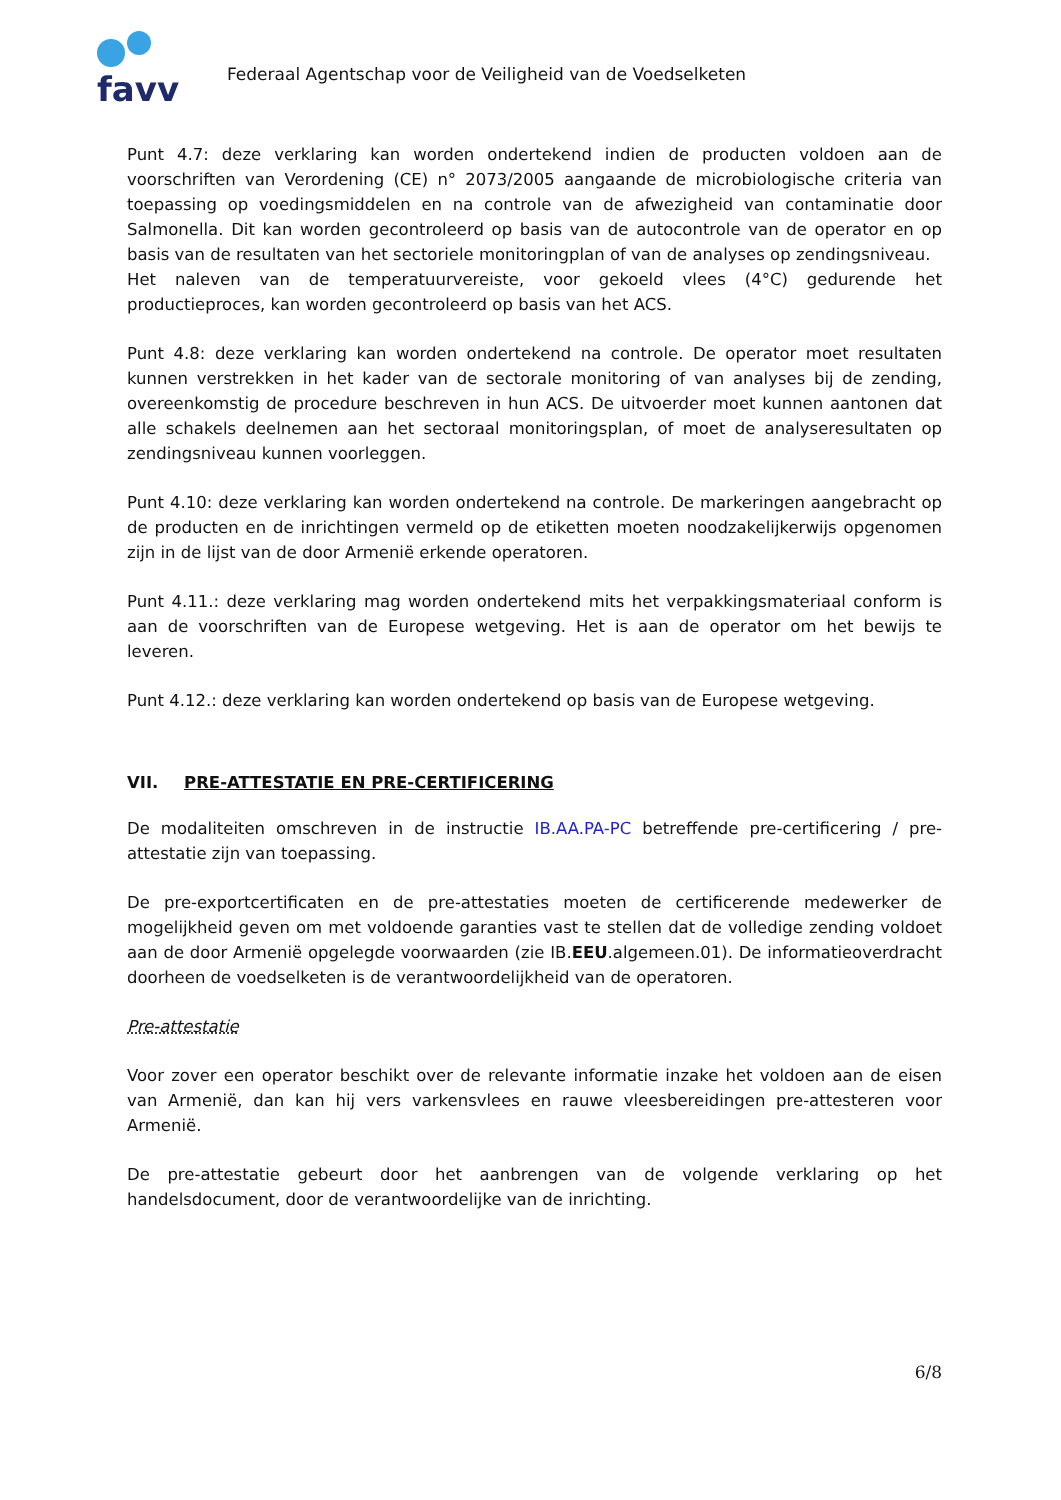favv
Federaal Agentschap voor de Veiligheid van de Voedselketen
Punt 4.7: deze verklaring kan worden ondertekend indien de producten voldoen aan de voorschriften van Verordening (CE) n° 2073/2005 aangaande de microbiologische criteria van toepassing op voedingsmiddelen en na controle van de afwezigheid van contaminatie door Salmonella. Dit kan worden gecontroleerd op basis van de autocontrole van de operator en op basis van de resultaten van het sectoriele monitoringplan of van de analyses op zendingsniveau.
Het naleven van de temperatuurvereiste, voor gekoeld vlees (4°C) gedurende het productieproces, kan worden gecontroleerd op basis van het ACS.
Punt 4.8: deze verklaring kan worden ondertekend na controle. De operator moet resultaten kunnen verstrekken in het kader van de sectorale monitoring of van analyses bij de zending, overeenkomstig de procedure beschreven in hun ACS. De uitvoerder moet kunnen aantonen dat alle schakels deelnemen aan het sectoraal monitoringsplan, of moet de analyseresultaten op zendingsniveau kunnen voorleggen.
Punt 4.10: deze verklaring kan worden ondertekend na controle. De markeringen aangebracht op de producten en de inrichtingen vermeld op de etiketten moeten noodzakelijkerwijs opgenomen zijn in de lijst van de door Armenië erkende operatoren.
Punt 4.11.: deze verklaring mag worden ondertekend mits het verpakkingsmateriaal conform is aan de voorschriften van de Europese wetgeving. Het is aan de operator om het bewijs te leveren.
Punt 4.12.: deze verklaring kan worden ondertekend op basis van de Europese wetgeving.
VII. PRE-ATTESTATIE EN PRE-CERTIFICERING
De modaliteiten omschreven in de instructie IB.AA.PA-PC betreffende pre-certificering / pre-attestatie zijn van toepassing.
De pre-exportcertificaten en de pre-attestaties moeten de certificerende medewerker de mogelijkheid geven om met voldoende garanties vast te stellen dat de volledige zending voldoet aan de door Armenië opgelegde voorwaarden (zie IB.EEU.algemeen.01). De informatieoverdracht doorheen de voedselketen is de verantwoordelijkheid van de operatoren.
Pre-attestatie
Voor zover een operator beschikt over de relevante informatie inzake het voldoen aan de eisen van Armenië, dan kan hij vers varkensvlees en rauwe vleesbereidingen pre-attesteren voor Armenië.
De pre-attestatie gebeurt door het aanbrengen van de volgende verklaring op het handelsdocument, door de verantwoordelijke van de inrichting.
6/8